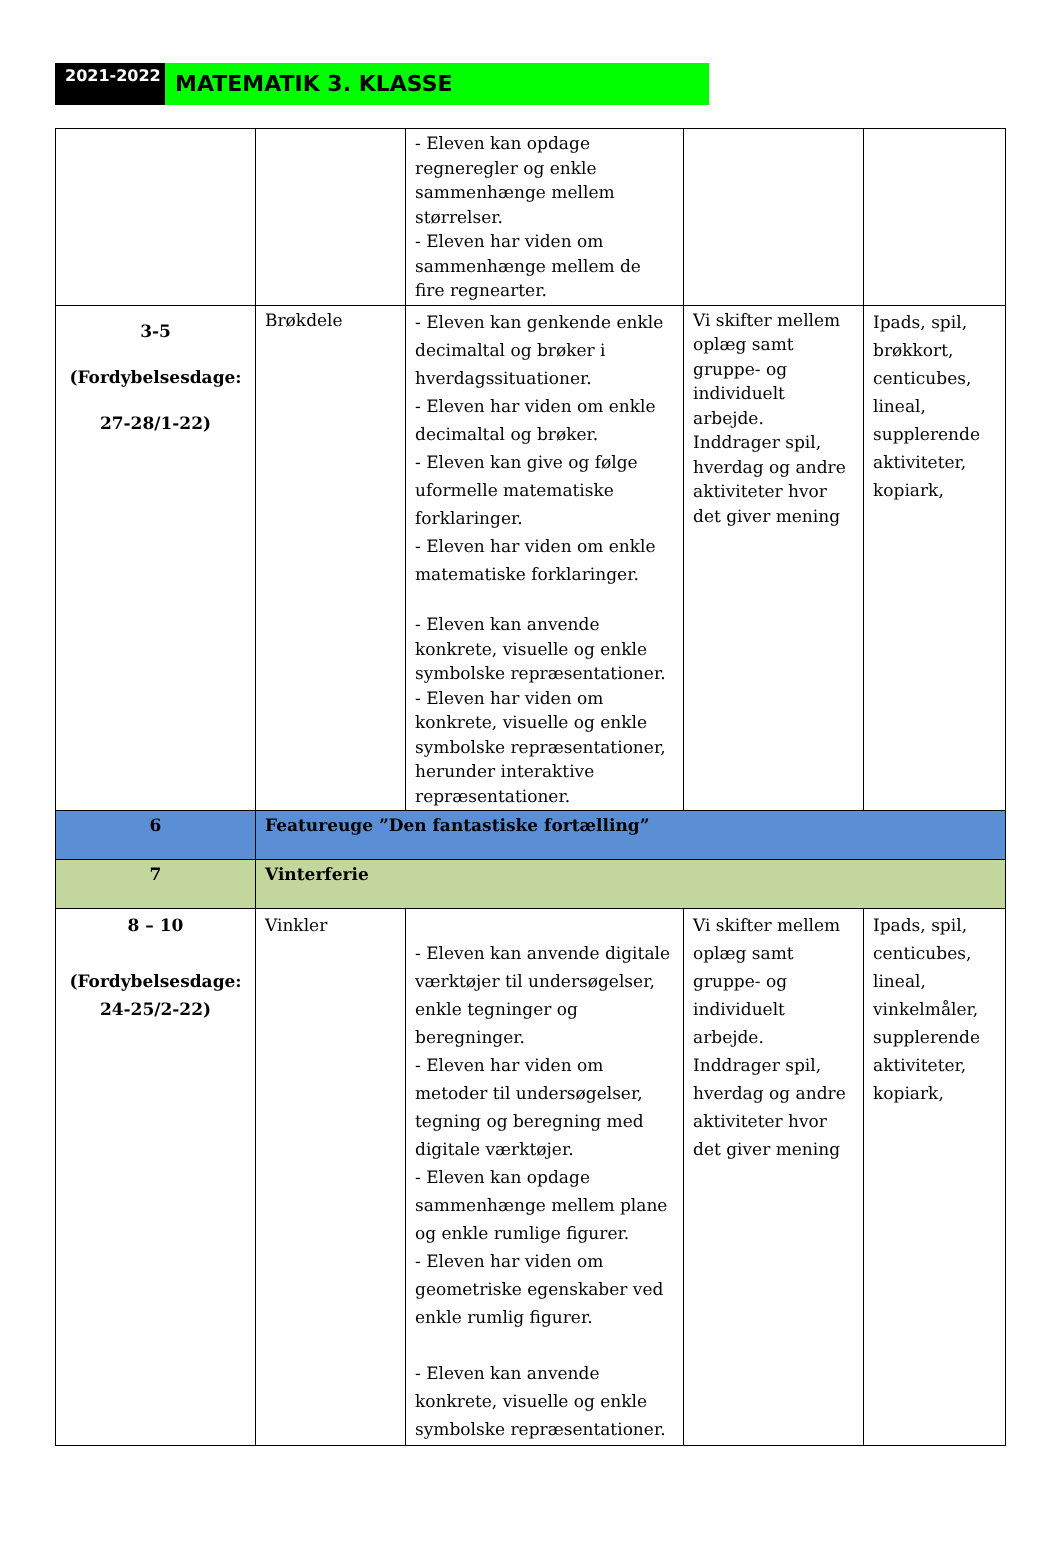2021-2022
MATEMATIK 3. KLASSE
| | | - Eleven kan opdage regneregler og enkle sammenhænge mellem størrelser. - Eleven har viden om sammenhænge mellem de fire regnearter. | | |
| 3-5 (Fordybelsesdage: 27-28/1-22) | Brøkdele | - Eleven kan genkende enkle decimaltal og brøker i hverdagssituationer. - Eleven har viden om enkle decimaltal og brøker. - Eleven kan give og følge uformelle matematiske forklaringer. - Eleven har viden om enkle matematiske forklaringer. - Eleven kan anvende konkrete, visuelle og enkle symbolske repræsentationer. - Eleven har viden om konkrete, visuelle og enkle symbolske repræsentationer, herunder interaktive repræsentationer. | Vi skifter mellem oplæg samt gruppe- og individuelt arbejde. Inddrager spil, hverdag og andre aktiviteter hvor det giver mening | Ipads, spil, brøkkort, centicubes, lineal, supplerende aktiviteter, kopiark, |
| 6 | Featureuge ”Den fantastiske fortælling” | | | |
| 7 | Vinterferie | | | |
| 8 – 10 (Fordybelsesdage: 24-25/2-22) | Vinkler | - Eleven kan anvende digitale værktøjer til undersøgelser, enkle tegninger og beregninger. - Eleven har viden om metoder til undersøgelser, tegning og beregning med digitale værktøjer. - Eleven kan opdage sammenhænge mellem plane og enkle rumlige figurer. - Eleven har viden om geometriske egenskaber ved enkle rumlig figurer. - Eleven kan anvende konkrete, visuelle og enkle symbolske repræsentationer. | Vi skifter mellem oplæg samt gruppe- og individuelt arbejde. Inddrager spil, hverdag og andre aktiviteter hvor det giver mening | Ipads, spil, centicubes, lineal, vinkelmåler, supplerende aktiviteter, kopiark, |